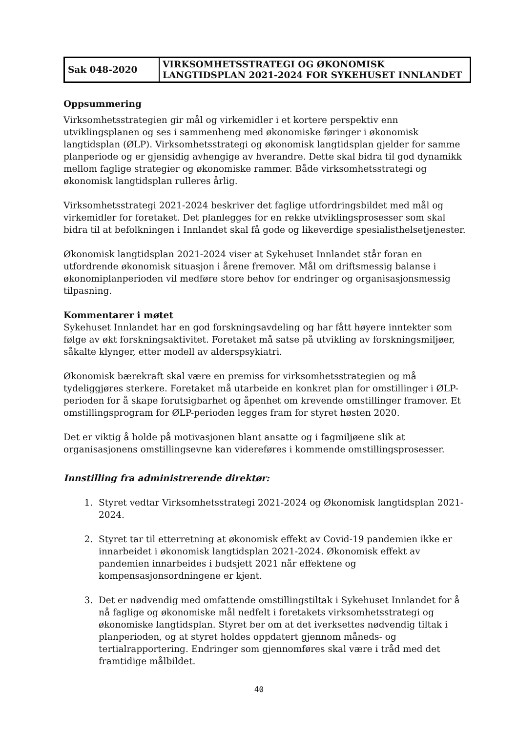| Sak 048-2020 | VIRKSOMHETSSTRATEGI OG ØKONOMISK LANGTIDSPLAN 2021-2024 FOR SYKEHUSET INNLANDET |
Oppsummering
Virksomhetsstrategien gir mål og virkemidler i et kortere perspektiv enn utviklingsplanen og ses i sammenheng med økonomiske føringer i økonomisk langtidsplan (ØLP). Virksomhetsstrategi og økonomisk langtidsplan gjelder for samme planperiode og er gjensidig avhengige av hverandre. Dette skal bidra til god dynamikk mellom faglige strategier og økonomiske rammer. Både virksomhetsstrategi og økonomisk langtidsplan rulleres årlig.
Virksomhetsstrategi 2021-2024 beskriver det faglige utfordringsbildet med mål og virkemidler for foretaket. Det planlegges for en rekke utviklingsprosesser som skal bidra til at befolkningen i Innlandet skal få gode og likeverdige spesialisthelsetjenester.
Økonomisk langtidsplan 2021-2024 viser at Sykehuset Innlandet står foran en utfordrende økonomisk situasjon i årene fremover. Mål om driftsmessig balanse i økonomiplanperioden vil medføre store behov for endringer og organisasjonsmessig tilpasning.
Kommentarer i møtet
Sykehuset Innlandet har en god forskningsavdeling og har fått høyere inntekter som følge av økt forskningsaktivitet. Foretaket må satse på utvikling av forskningsmiljøer, såkalte klynger, etter modell av alderspsykiatri.
Økonomisk bærekraft skal være en premiss for virksomhetsstrategien og må tydeliggjøres sterkere. Foretaket må utarbeide en konkret plan for omstillinger i ØLP-perioden for å skape forutsigbarhet og åpenhet om krevende omstillinger framover. Et omstillingsprogram for ØLP-perioden legges fram for styret høsten 2020.
Det er viktig å holde på motivasjonen blant ansatte og i fagmiljøene slik at organisasjonens omstillingsevne kan videreføres i kommende omstillingsprosesser.
Innstilling fra administrerende direktør:
1. Styret vedtar Virksomhetsstrategi 2021-2024 og Økonomisk langtidsplan 2021-2024.
2. Styret tar til etterretning at økonomisk effekt av Covid-19 pandemien ikke er innarbeidet i økonomisk langtidsplan 2021-2024. Økonomisk effekt av pandemien innarbeides i budsjett 2021 når effektene og kompensasjonsordningene er kjent.
3. Det er nødvendig med omfattende omstillingstiltak i Sykehuset Innlandet for å nå faglige og økonomiske mål nedfelt i foretakets virksomhetsstrategi og økonomiske langtidsplan. Styret ber om at det iverksettes nødvendig tiltak i planperioden, og at styret holdes oppdatert gjennom måneds- og tertialrapportering. Endringer som gjennomføres skal være i tråd med det framtidige målbildet.
40